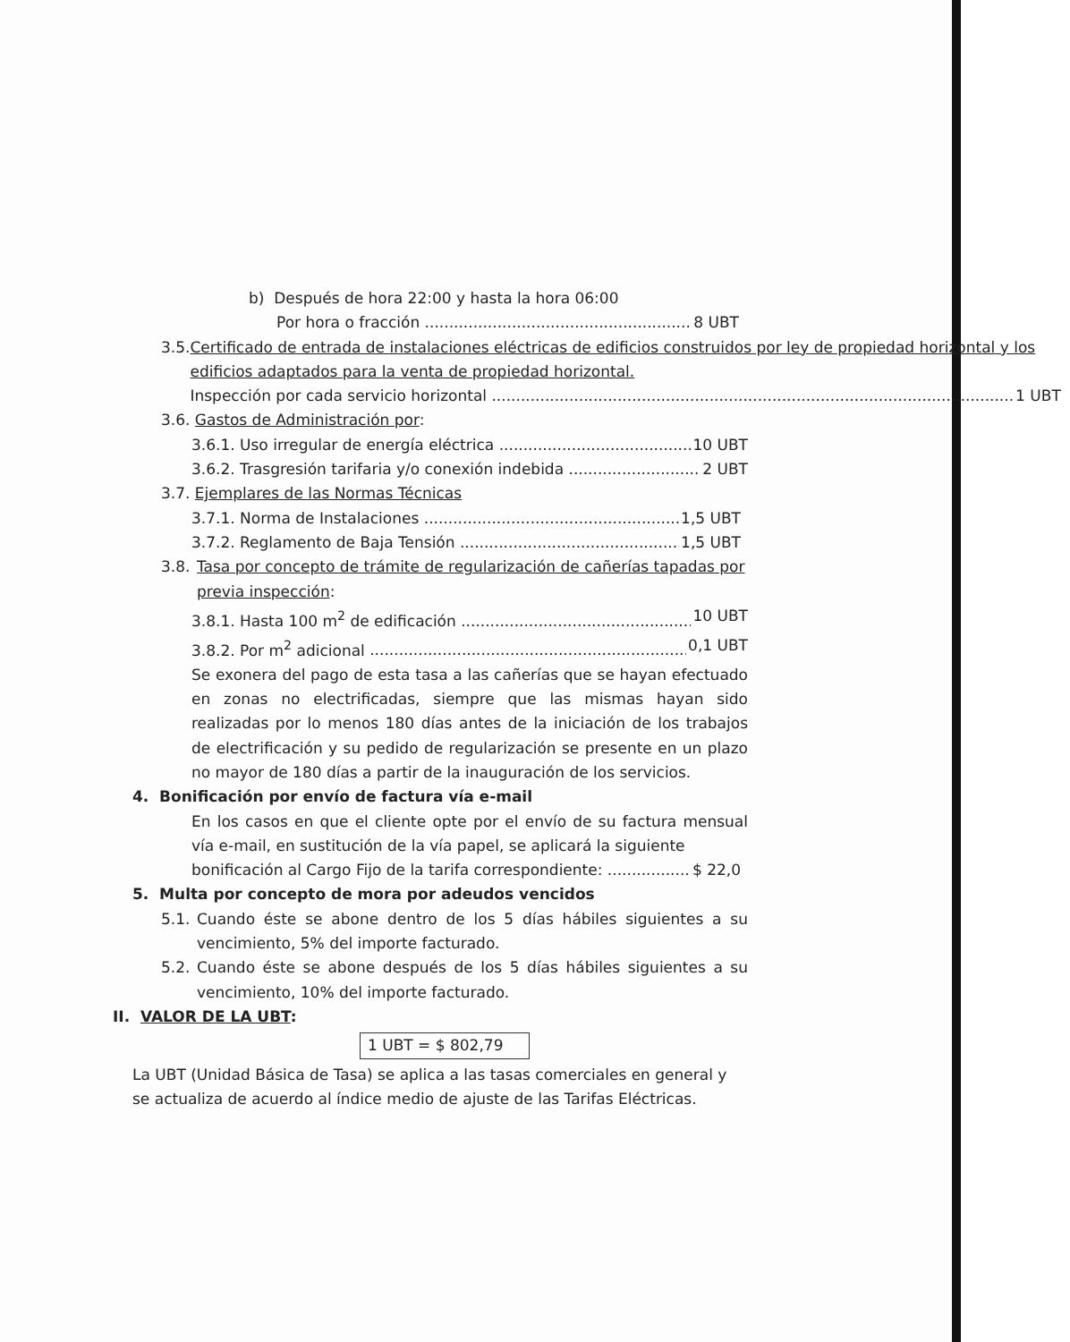b) Después de hora 22:00 y hasta la hora 06:00
Por hora o fracción 8 UBT
3.5.
Certificado de entrada de instalaciones eléctricas de edificios construidos por ley de propiedad horizontal y los edificios adaptados para la venta de propiedad horizontal.
Inspección por cada servicio horizontal 1 UBT
3.6. Gastos de Administración por:
3.6.1. Uso irregular de energía eléctrica 10 UBT
3.6.2. Trasgresión tarifaria y/o conexión indebida 2 UBT
3.7. Ejemplares de las Normas Técnicas
3.7.1. Norma de Instalaciones 1,5 UBT
3.7.2. Reglamento de Baja Tensión 1,5 UBT
3.8.
Tasa por concepto de trámite de regularización de cañerías tapadas por previa inspección:
3.8.1. Hasta 100 m<sup>2</sup> de edificación 10 UBT
3.8.2. Por m<sup>2</sup> adicional 0,1 UBT
Se exonera del pago de esta tasa a las cañerías que se hayan efectuado en zonas no electrificadas, siempre que las mismas hayan sido realizadas por lo menos 180 días antes de la iniciación de los trabajos de electrificación y su pedido de regularización se presente en un plazo no mayor de 180 días a partir de la inauguración de los servicios.
4. Bonificación por envío de factura vía e-mail
En los casos en que el cliente opte por el envío de su factura mensual vía e-mail, en sustitución de la vía papel, se aplicará la siguiente
bonificación al Cargo Fijo de la tarifa correspondiente: $ 22,0
5. Multa por concepto de mora por adeudos vencidos
5.1.
Cuando éste se abone dentro de los 5 días hábiles siguientes a su vencimiento, 5% del importe facturado.
5.2.
Cuando éste se abone después de los 5 días hábiles siguientes a su vencimiento, 10% del importe facturado.
II. VALOR DE LA UBT:
1 UBT = $ 802,79
La UBT (Unidad Básica de Tasa) se aplica a las tasas comerciales en general y se actualiza de acuerdo al índice medio de ajuste de las Tarifas Eléctricas.